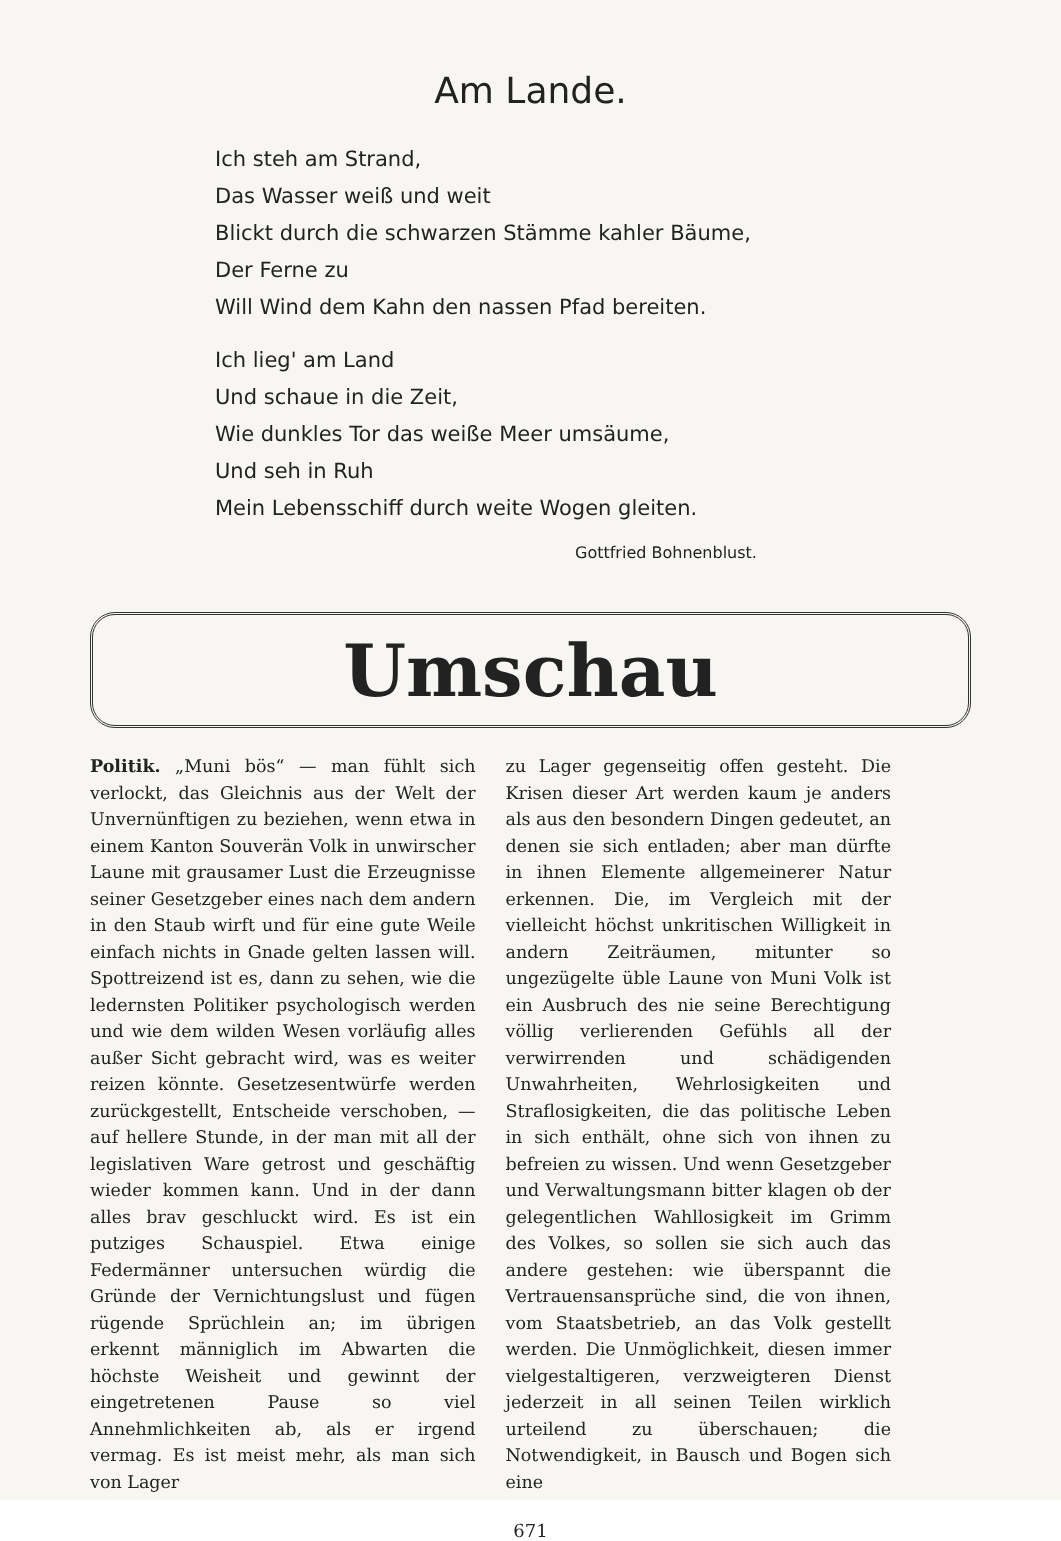Am Lande.
Ich steh am Strand,
Das Wasser weiß und weit
Blickt durch die schwarzen Stämme kahler Bäume,
Der Ferne zu
Will Wind dem Kahn den nassen Pfad bereiten.
Ich lieg' am Land
Und schaue in die Zeit,
Wie dunkles Tor das weiße Meer umsäume,
Und seh in Ruh
Mein Lebensschiff durch weite Wogen gleiten.
Gottfried Bohnenblust.
Umschau
Politik. „Muni bös“ — man fühlt sich verlockt, das Gleichnis aus der Welt der Unvernünftigen zu beziehen, wenn etwa in einem Kanton Souverän Volk in unwirscher Laune mit grausamer Lust die Erzeugnisse seiner Gesetzgeber eines nach dem andern in den Staub wirft und für eine gute Weile einfach nichts in Gnade gelten lassen will. Spottreizend ist es, dann zu sehen, wie die ledernsten Politiker psychologisch werden und wie dem wilden Wesen vorläufig alles außer Sicht gebracht wird, was es weiter reizen könnte. Gesetzesentwürfe werden zurückgestellt, Entscheide verschoben, — auf hellere Stunde, in der man mit all der legislativen Ware getrost und geschäftig wieder kommen kann. Und in der dann alles brav geschluckt wird. Es ist ein putziges Schauspiel. Etwa einige Federmänner untersuchen würdig die Gründe der Vernichtungslust und fügen rügende Sprüchlein an; im übrigen erkennt männiglich im Abwarten die höchste Weisheit und gewinnt der eingetretenen Pause so viel Annehmlichkeiten ab, als er irgend vermag. Es ist meist mehr, als man sich von Lager
zu Lager gegenseitig offen gesteht. Die Krisen dieser Art werden kaum je anders als aus den besondern Dingen gedeutet, an denen sie sich entladen; aber man dürfte in ihnen Elemente allgemeinerer Natur erkennen. Die, im Vergleich mit der vielleicht höchst unkritischen Willigkeit in andern Zeiträumen, mitunter so ungezügelte üble Laune von Muni Volk ist ein Ausbruch des nie seine Berechtigung völlig verlierenden Gefühls all der verwirrenden und schädigenden Unwahrheiten, Wehrlosigkeiten und Straflosigkeiten, die das politische Leben in sich enthält, ohne sich von ihnen zu befreien zu wissen. Und wenn Gesetzgeber und Verwaltungsmann bitter klagen ob der gelegentlichen Wahllosigkeit im Grimm des Volkes, so sollen sie sich auch das andere gestehen: wie überspannt die Vertrauensansprüche sind, die von ihnen, vom Staatsbetrieb, an das Volk gestellt werden. Die Unmöglichkeit, diesen immer vielgestaltigeren, verzweigteren Dienst jederzeit in all seinen Teilen wirklich urteilend zu überschauen; die Notwendigkeit, in Bausch und Bogen sich eine
671